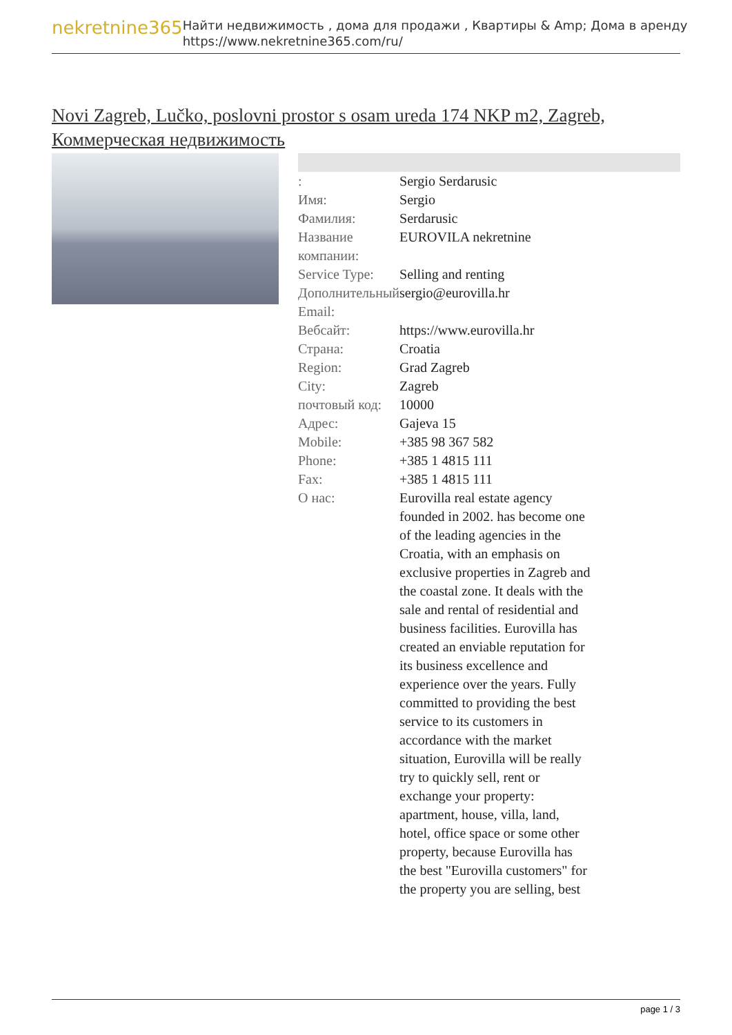nekretnine365
Найти недвижимость , дома для продажи , Квартиры & Amp; Дома в аренду
https://www.nekretnine365.com/ru/
Novi Zagreb, Lučko, poslovni prostor s osam ureda 174 NKP m2, Zagreb, Коммерческая недвижимость
| : | Sergio Serdarusic |
| Имя: | Sergio |
| Фамилия: | Serdarusic |
| Название компании: | EUROVILA nekretnine |
| Service Type: | Selling and renting |
| Дополнительный Email: | sergio@eurovilla.hr |
| Вебсайт: | https://www.eurovilla.hr |
| Страна: | Croatia |
| Region: | Grad Zagreb |
| City: | Zagreb |
| почтовый код: | 10000 |
| Адрес: | Gajeva 15 |
| Mobile: | +385 98 367 582 |
| Phone: | +385 1 4815 111 |
| Fax: | +385 1 4815 111 |
| О нас: | Eurovilla real estate agency founded in 2002. has become one of the leading agencies in the Croatia, with an emphasis on exclusive properties in Zagreb and the coastal zone. It deals with the sale and rental of residential and business facilities. Eurovilla has created an enviable reputation for its business excellence and experience over the years. Fully committed to providing the best service to its customers in accordance with the market situation, Eurovilla will be really try to quickly sell, rent or exchange your property: apartment, house, villa, land, hotel, office space or some other property, because Eurovilla has the best "Eurovilla customers" for the property you are selling, best |
page 1 / 3